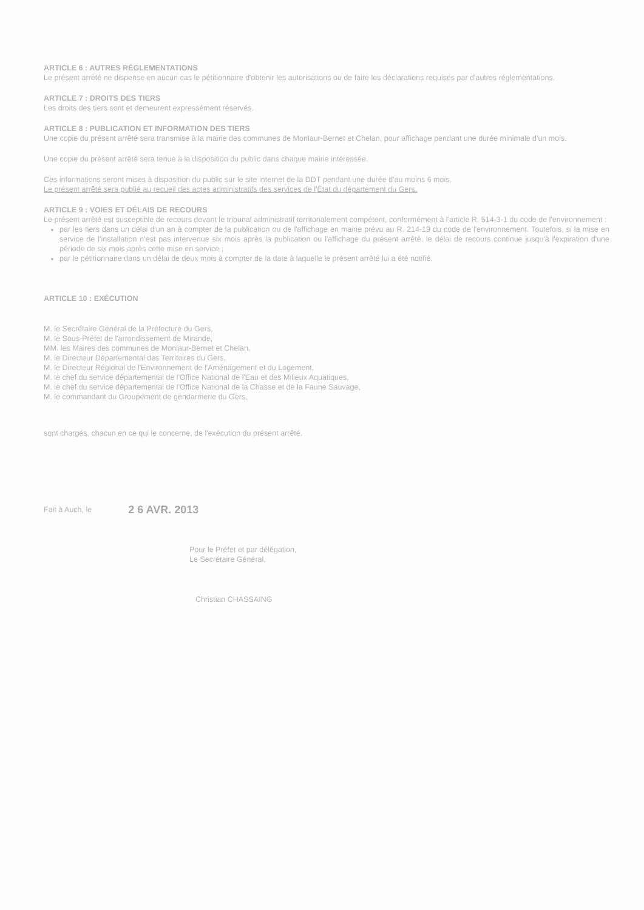ARTICLE 6 : AUTRES RÉGLEMENTATIONS
Le présent arrêté ne dispense en aucun cas le pétitionnaire d'obtenir les autorisations ou de faire les déclarations requises par d'autres réglementations.
ARTICLE 7 : DROITS DES TIERS
Les droits des tiers sont et demeurent expressément réservés.
ARTICLE 8 : PUBLICATION ET INFORMATION DES TIERS
Une copie du présent arrêté sera transmise à la mairie des communes de Monlaur-Bernet et Chelan, pour affichage pendant une durée minimale d'un mois.
Une copie du présent arrêté sera tenue à la disposition du public dans chaque mairie intéressée.
Ces informations seront mises à disposition du public sur le site internet de la DDT pendant une durée d'au moins 6 mois.
Le présent arrêté sera publié au recueil des actes administratifs des services de l'État du département du Gers.
ARTICLE 9 : VOIES ET DÉLAIS DE RECOURS
Le présent arrêté est susceptible de recours devant le tribunal administratif territorialement compétent, conformément à l'article R. 514-3-1 du code de l'environnement :
par les tiers dans un délai d'un an à compter de la publication ou de l'affichage en mairie prévu au R. 214-19 du code de l'environnement. Toutefois, si la mise en service de l'installation n'est pas intervenue six mois après la publication ou l'affichage du présent arrêté, le délai de recours continue jusqu'à l'expiration d'une période de six mois après cette mise en service ;
par le pétitionnaire dans un délai de deux mois à compter de la date à laquelle le présent arrêté lui a été notifié.
ARTICLE 10 : EXÉCUTION
M. le Secrétaire Général de la Préfecture du Gers,
M. le Sous-Préfet de l'arrondissement de Mirande,
MM. les Maires des communes de Monlaur-Bernet et Chelan,
M. le Directeur Départemental des Territoires du Gers,
M. le Directeur Régional de l'Environnement de l'Aménagement et du Logement,
M. le chef du service départemental de l'Office National de l'Eau et des Milieux Aquatiques,
M. le chef du service départemental de l'Office National de la Chasse et de la Faune Sauvage,
M. le commandant du Groupement de gendarmerie du Gers,
sont chargés, chacun en ce qui le concerne, de l'exécution du présent arrêté.
Fait à Auch, le 2 6 AVR. 2013
Pour le Préfet et par délégation,
Le Secrétaire Général,
Christian CHASSAING